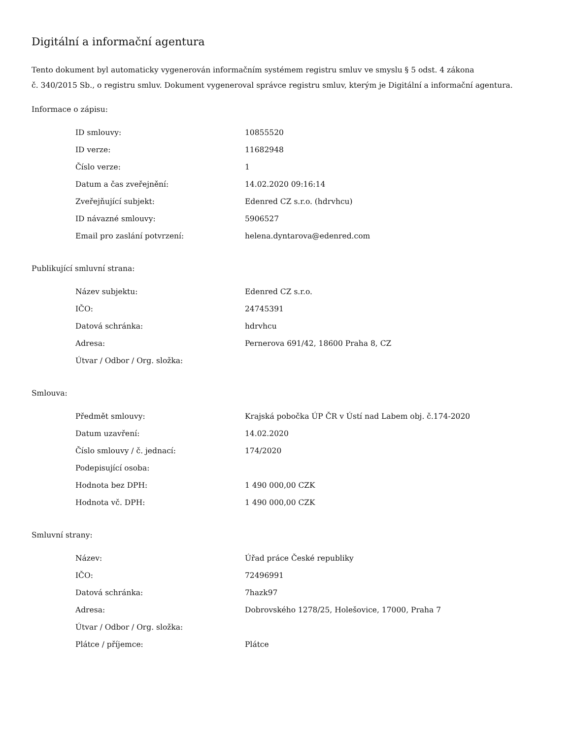Digitální a informační agentura
Tento dokument byl automaticky vygenerován informačním systémem registru smluv ve smyslu § 5 odst. 4 zákona
č. 340/2015 Sb., o registru smluv. Dokument vygeneroval správce registru smluv, kterým je Digitální a informační agentura.
Informace o zápisu:
| ID smlouvy: | 10855520 |
| ID verze: | 11682948 |
| Číslo verze: | 1 |
| Datum a čas zveřejnění: | 14.02.2020 09:16:14 |
| Zveřejňující subjekt: | Edenred CZ s.r.o. (hdrvhcu) |
| ID návazné smlouvy: | 5906527 |
| Email pro zaslání potvrzení: | helena.dyntarova@edenred.com |
Publikující smluvní strana:
| Název subjektu: | Edenred CZ s.r.o. |
| IČO: | 24745391 |
| Datová schránka: | hdrvhcu |
| Adresa: | Pernerova 691/42, 18600 Praha 8, CZ |
| Útvar / Odbor / Org. složka: | |
Smlouva:
| Předmět smlouvy: | Krajská pobočka ÚP ČR v Ústí nad Labem obj. č.174-2020 |
| Datum uzavření: | 14.02.2020 |
| Číslo smlouvy / č. jednací: | 174/2020 |
| Podepisující osoba: | |
| Hodnota bez DPH: | 1 490 000,00 CZK |
| Hodnota vč. DPH: | 1 490 000,00 CZK |
Smluvní strany:
| Název: | Úřad práce České republiky |
| IČO: | 72496991 |
| Datová schránka: | 7hazk97 |
| Adresa: | Dobrovského 1278/25, Holešovice, 17000, Praha 7 |
| Útvar / Odbor / Org. složka: | |
| Plátce / příjemce: | Plátce |